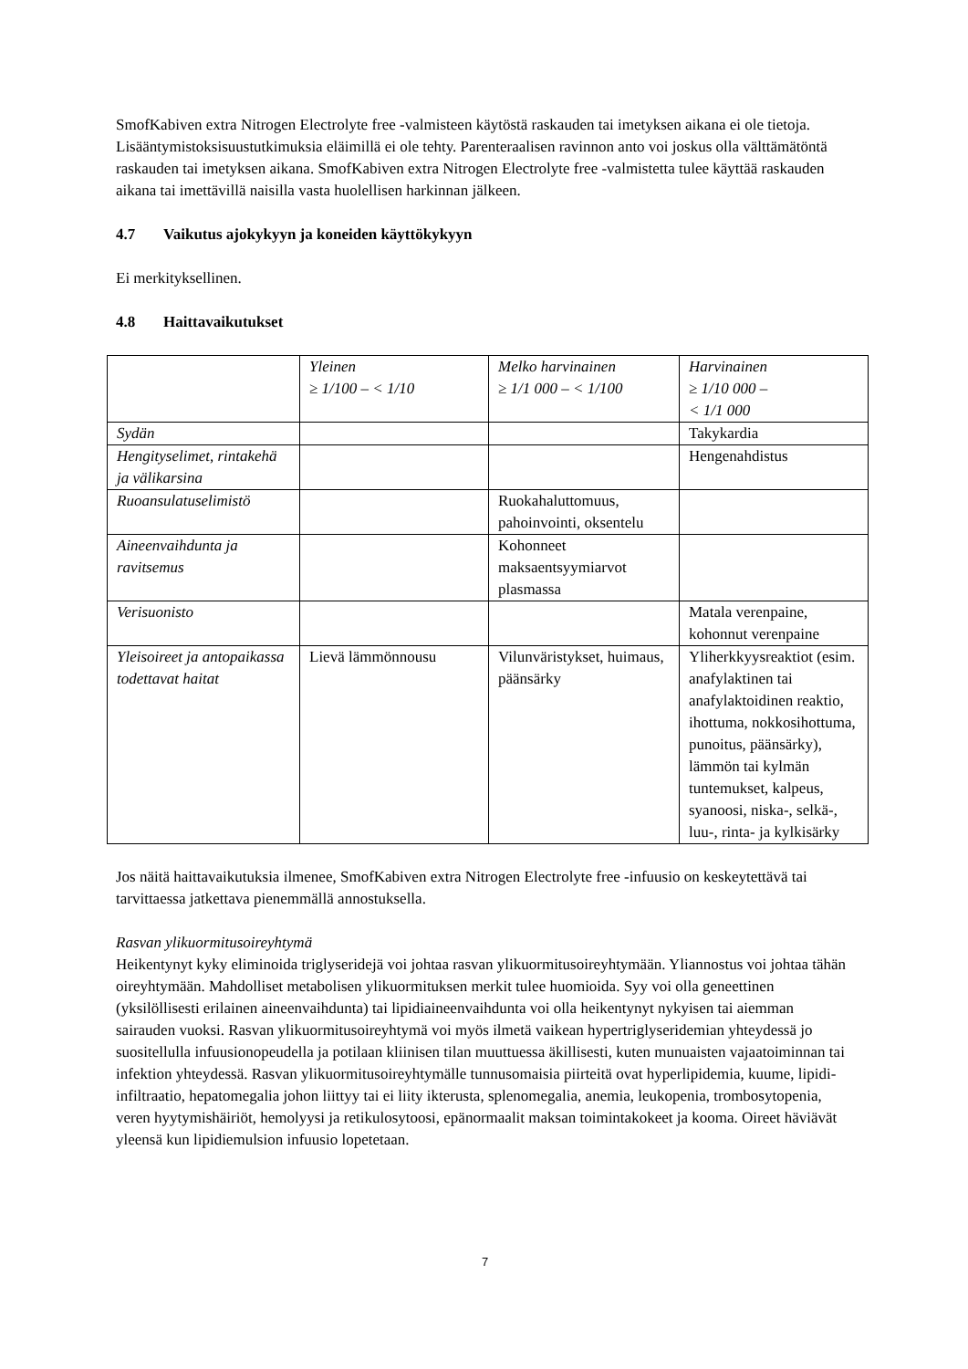SmofKabiven extra Nitrogen Electrolyte free -valmisteen käytöstä raskauden tai imetyksen aikana ei ole tietoja. Lisääntymistoksisuustutkimuksia eläimillä ei ole tehty. Parenteraalisen ravinnon anto voi joskus olla välttämätöntä raskauden tai imetyksen aikana. SmofKabiven extra Nitrogen Electrolyte free -valmistetta tulee käyttää raskauden aikana tai imettävillä naisilla vasta huolellisen harkinnan jälkeen.
4.7 Vaikutus ajokykyyn ja koneiden käyttökykyyn
Ei merkityksellinen.
4.8 Haittavaikutukset
| | Yleinen ≥ 1/100 – < 1/10 | Melko harvinainen ≥ 1/1 000 – < 1/100 | Harvinainen ≥ 1/10 000 – < 1/1 000 |
| Sydän | | | Takykardia |
| Hengityselimet, rintakehä ja välikarsina | | | Hengenahdistus |
| Ruoansulatuselimistö | | Ruokahaluttomuus, pahoinvointi, oksentelu | |
| Aineenvaihdunta ja ravitsemus | | Kohonneet maksaentsyymiarvot plasmassa | |
| Verisuonisto | | | Matala verenpaine, kohonnut verenpaine |
| Yleisoireet ja antopaikassa todettavat haitat | Lievä lämmönnousu | Vilunväristykset, huimaus, päänsärky | Yliherkkyysreaktiot (esim. anafylaktinen tai anafylaktoidinen reaktio, ihottuma, nokkosihottuma, punoitus, päänsärky), lämmön tai kylmän tuntemukset, kalpeus, syanoosi, niska-, selkä-, luu-, rinta- ja kylkisärky |
Jos näitä haittavaikutuksia ilmenee, SmofKabiven extra Nitrogen Electrolyte free -infuusio on keskeytettävä tai tarvittaessa jatkettava pienemmällä annostuksella.
Rasvan ylikuormitusoireyhtymä
Heikentynyt kyky eliminoida triglyseridejä voi johtaa rasvan ylikuormitusoireyhtymään. Yliannostus voi johtaa tähän oireyhtymään. Mahdolliset metabolisen ylikuormituksen merkit tulee huomioida. Syy voi olla geneettinen (yksilöllisesti erilainen aineenvaihdunta) tai lipidiaineenvaihdunta voi olla heikentynyt nykyisen tai aiemman sairauden vuoksi. Rasvan ylikuormitusoireyhtymä voi myös ilmetä vaikean hypertriglyseridemian yhteydessä jo suositellulla infuusionopeudella ja potilaan kliinisen tilan muuttuessa äkillisesti, kuten munuaisten vajaatoiminnan tai infektion yhteydessä. Rasvan ylikuormitusoireyhtymälle tunnusomaisia piirteitä ovat hyperlipidemia, kuume, lipidi-infiltraatio, hepatomegalia johon liittyy tai ei liity ikterusta, splenomegalia, anemia, leukopenia, trombosytopenia, veren hyytymishäiriöt, hemolyysi ja retikulosytoosi, epänormaalit maksan toimintakokeet ja kooma. Oireet häviävät yleensä kun lipidiemulsion infuusio lopetetaan.
7